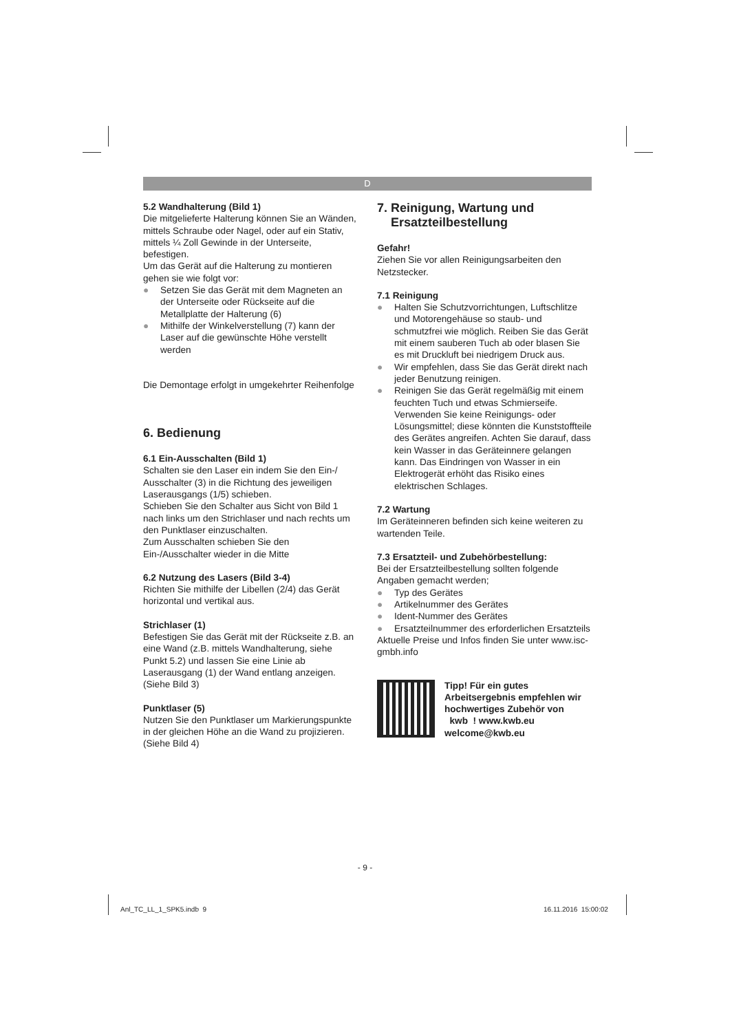D
5.2 Wandhalterung (Bild 1)
Die mitgelieferte Halterung können Sie an Wänden, mittels Schraube oder Nagel, oder auf ein Stativ, mittels ¼ Zoll Gewinde in der Unterseite, befestigen.
Um das Gerät auf die Halterung zu montieren gehen sie wie folgt vor:
● Setzen Sie das Gerät mit dem Magneten an der Unterseite oder Rückseite auf die Metallplatte der Halterung (6)
● Mithilfe der Winkelverstellung (7) kann der Laser auf die gewünschte Höhe verstellt werden
Die Demontage erfolgt in umgekehrter Reihenfolge
6. Bedienung
6.1 Ein-Ausschalten (Bild 1)
Schalten sie den Laser ein indem Sie den Ein-/ Ausschalter (3) in die Richtung des jeweiligen Laserausgangs (1/5) schieben.
Schieben Sie den Schalter aus Sicht von Bild 1 nach links um den Strichlaser und nach rechts um den Punktlaser einzuschalten.
Zum Ausschalten schieben Sie den Ein-/Ausschalter wieder in die Mitte
6.2 Nutzung des Lasers (Bild 3-4)
Richten Sie mithilfe der Libellen (2/4) das Gerät horizontal und vertikal aus.
Strichlaser (1)
Befestigen Sie das Gerät mit der Rückseite z.B. an eine Wand (z.B. mittels Wandhalterung, siehe Punkt 5.2) und lassen Sie eine Linie ab Laserausgang (1) der Wand entlang anzeigen. (Siehe Bild 3)
Punktlaser (5)
Nutzen Sie den Punktlaser um Markierungspunkte in der gleichen Höhe an die Wand zu projizieren. (Siehe Bild 4)
7. Reinigung, Wartung und
Ersatzteilbestellung
Gefahr!
Ziehen Sie vor allen Reinigungsarbeiten den Netzstecker.
7.1 Reinigung
● Halten Sie Schutzvorrichtungen, Luftschlitze und Motorengehäuse so staub- und schmutzfrei wie möglich. Reiben Sie das Gerät mit einem sauberen Tuch ab oder blasen Sie es mit Druckluft bei niedrigem Druck aus.
● Wir empfehlen, dass Sie das Gerät direkt nach jeder Benutzung reinigen.
● Reinigen Sie das Gerät regelmäßig mit einem feuchten Tuch und etwas Schmierseife. Verwenden Sie keine Reinigungs- oder Lösungsmittel; diese könnten die Kunststoffteile des Gerätes angreifen. Achten Sie darauf, dass kein Wasser in das Geräteinnere gelangen kann. Das Eindringen von Wasser in ein Elektrogerät erhöht das Risiko eines elektrischen Schlages.
7.2 Wartung
Im Geräteinneren befinden sich keine weiteren zu wartenden Teile.
7.3 Ersatzteil- und Zubehörbestellung:
Bei der Ersatzteilbestellung sollten folgende Angaben gemacht werden;
● Typ des Gerätes
● Artikelnummer des Gerätes
● Ident-Nummer des Gerätes
● Ersatzteilnummer des erforderlichen Ersatzteils
Aktuelle Preise und Infos finden Sie unter www.isc-gmbh.info
Tipp! Für ein gutes Arbeitsergebnis empfehlen wir hochwertiges Zubehör von
kwb ! www.kwb.eu
welcome@kwb.eu
- 9 -
Anl_TC_LL_1_SPK5.indb 9 16.11.2016 15:00:02